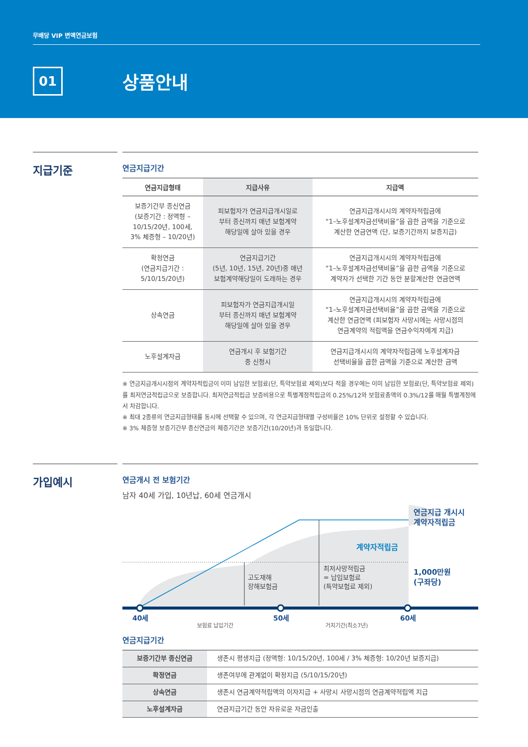무배당 VIP 변액연금보험
01
상품안내
지급기준
연금지급기간
| 연금지급형태 | 지급사유 | 지급액 |
| --- | --- | --- |
| 보증기간부 종신연금 (보증기간 : 정액형 – 10/15/20년, 100세, 3% 체증형 – 10/20년) | 피보험자가 연금지급개시일로 부터 종신까지 매년 보험계약 해당일에 살아 있을 경우 | 연금지급개시시의 계약자적립금에 “1–노후설계자금선택비율”을 곱한 금액을 기준으로 계산한 연금연액 (단, 보증기간까지 보증지급) |
| 확정연금 (연금지급기간 : 5/10/15/20년) | 연금지급기간 (5년, 10년, 15년, 20년)중 매년 보험계약해당일이 도래하는 경우 | 연금지급개시시의 계약자적립금에 “1–노후설계자금선택비율”을 곱한 금액을 기준으로 계약자가 선택한 기간 동안 분할계산한 연금연액 |
| 상속연금 | 피보험자가 연금지급개시일 부터 종신까지 매년 보험계약 해당일에 살아 있을 경우 | 연금지급개시시의 계약자적립금에 “1–노후설계자금선택비율”을 곱한 금액을 기준으로 계산한 연금연액 (피보험자 사망시에는 사망시점의 연금계약의 적립액을 연금수익자에게 지급) |
| 노후설계자금 | 연금개시 후 보험기간 중 신청시 | 연금지급개시시의 계약자적립금에 노후설계자금 선택비율을 곱한 금액을 기준으로 계산한 금액 |
※ 연금지급개시시점의 계약자적립금이 이미 납입한 보험료(단, 특약보험료 제외)보다 적을 경우에는 이미 납입한 보험료(단, 특약보험료 제외)를 최저연금적립금으로 보증합니다. 최저연금적립금 보증비용으로 특별계정적립금의 0.25%/12와 보험료총액의 0.3%/12를 매월 특별계정에서 차감합니다.
※ 최대 2종류의 연금지급형태를 동시에 선택할 수 있으며, 각 연금지급형태별 구성비율은 10% 단위로 설정할 수 있습니다.
※ 3% 체증형 보증기간부 종신연금의 체증기간은 보증기간(10/20년)과 동일합니다.
가입예시
연금개시 전 보험기간
남자 40세 가입, 10년납, 60세 연금개시
고도재해
장해보험금
최저사망적립금
= 납입보험료
(특약보험료 제외)
계약자적립금
연금지급 개시시
계약자적립금
1,000만원
(구좌당)
40세
50세
60세
보험료 납입기간
거치기간(최소7년)
연금지급기간
| 보증기간부 종신연금 | 생존시 평생지급 (정액형: 10/15/20년, 100세 / 3% 체증형: 10/20년 보증지급) |
| 확정연금 | 생존여부에 관계없이 확정지급 (5/10/15/20년) |
| 상속연금 | 생존시 연금계약적립액의 이자지급 + 사망시 사망시점의 연금계약적립액 지급 |
| 노후설계자금 | 연금지급기간 동안 자유로운 자금인출 |